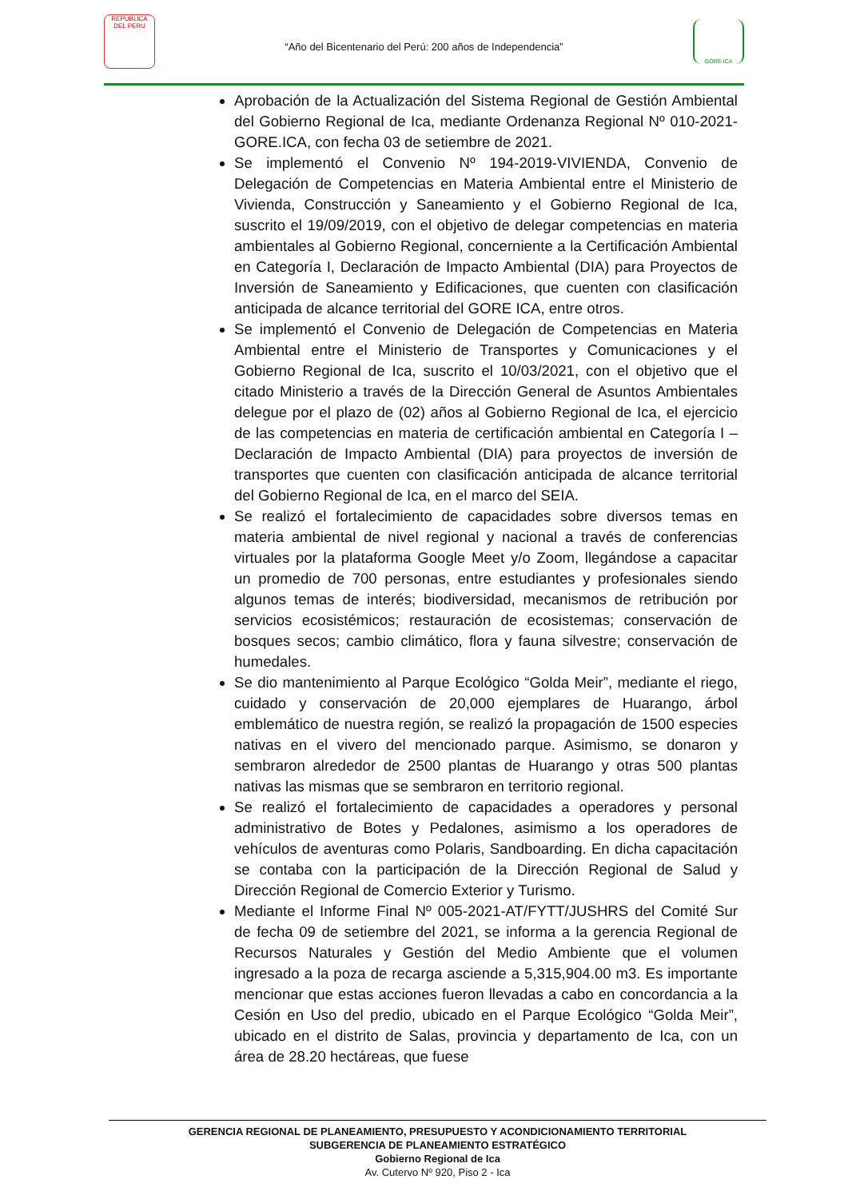REPUBLICA DEL PERU
“Año del Bicentenario del Perú: 200 años de Independencia”
GORE-ICA
Aprobación de la Actualización del Sistema Regional de Gestión Ambiental del Gobierno Regional de Ica, mediante Ordenanza Regional Nº 010-2021-GORE.ICA, con fecha 03 de setiembre de 2021.
Se implementó el Convenio Nº 194-2019-VIVIENDA, Convenio de Delegación de Competencias en Materia Ambiental entre el Ministerio de Vivienda, Construcción y Saneamiento y el Gobierno Regional de Ica, suscrito el 19/09/2019, con el objetivo de delegar competencias en materia ambientales al Gobierno Regional, concerniente a la Certificación Ambiental en Categoría I, Declaración de Impacto Ambiental (DIA) para Proyectos de Inversión de Saneamiento y Edificaciones, que cuenten con clasificación anticipada de alcance territorial del GORE ICA, entre otros.
Se implementó el Convenio de Delegación de Competencias en Materia Ambiental entre el Ministerio de Transportes y Comunicaciones y el Gobierno Regional de Ica, suscrito el 10/03/2021, con el objetivo que el citado Ministerio a través de la Dirección General de Asuntos Ambientales delegue por el plazo de (02) años al Gobierno Regional de Ica, el ejercicio de las competencias en materia de certificación ambiental en Categoría I – Declaración de Impacto Ambiental (DIA) para proyectos de inversión de transportes que cuenten con clasificación anticipada de alcance territorial del Gobierno Regional de Ica, en el marco del SEIA.
Se realizó el fortalecimiento de capacidades sobre diversos temas en materia ambiental de nivel regional y nacional a través de conferencias virtuales por la plataforma Google Meet y/o Zoom, llegándose a capacitar un promedio de 700 personas, entre estudiantes y profesionales siendo algunos temas de interés; biodiversidad, mecanismos de retribución por servicios ecosistémicos; restauración de ecosistemas; conservación de bosques secos; cambio climático, flora y fauna silvestre; conservación de humedales.
Se dio mantenimiento al Parque Ecológico “Golda Meir”, mediante el riego, cuidado y conservación de 20,000 ejemplares de Huarango, árbol emblemático de nuestra región, se realizó la propagación de 1500 especies nativas en el vivero del mencionado parque. Asimismo, se donaron y sembraron alrededor de 2500 plantas de Huarango y otras 500 plantas nativas las mismas que se sembraron en territorio regional.
Se realizó el fortalecimiento de capacidades a operadores y personal administrativo de Botes y Pedalones, asimismo a los operadores de vehículos de aventuras como Polaris, Sandboarding. En dicha capacitación se contaba con la participación de la Dirección Regional de Salud y Dirección Regional de Comercio Exterior y Turismo.
Mediante el Informe Final Nº 005-2021-AT/FYTT/JUSHRS del Comité Sur de fecha 09 de setiembre del 2021, se informa a la gerencia Regional de Recursos Naturales y Gestión del Medio Ambiente que el volumen ingresado a la poza de recarga asciende a 5,315,904.00 m3. Es importante mencionar que estas acciones fueron llevadas a cabo en concordancia a la Cesión en Uso del predio, ubicado en el Parque Ecológico “Golda Meir”, ubicado en el distrito de Salas, provincia y departamento de Ica, con un área de 28.20 hectáreas, que fuese
GERENCIA REGIONAL DE PLANEAMIENTO, PRESUPUESTO Y ACONDICIONAMIENTO TERRITORIAL
SUBGERENCIA DE PLANEAMIENTO ESTRATÉGICO
Gobierno Regional de Ica
Av. Cutervo Nº 920, Piso 2 - Ica